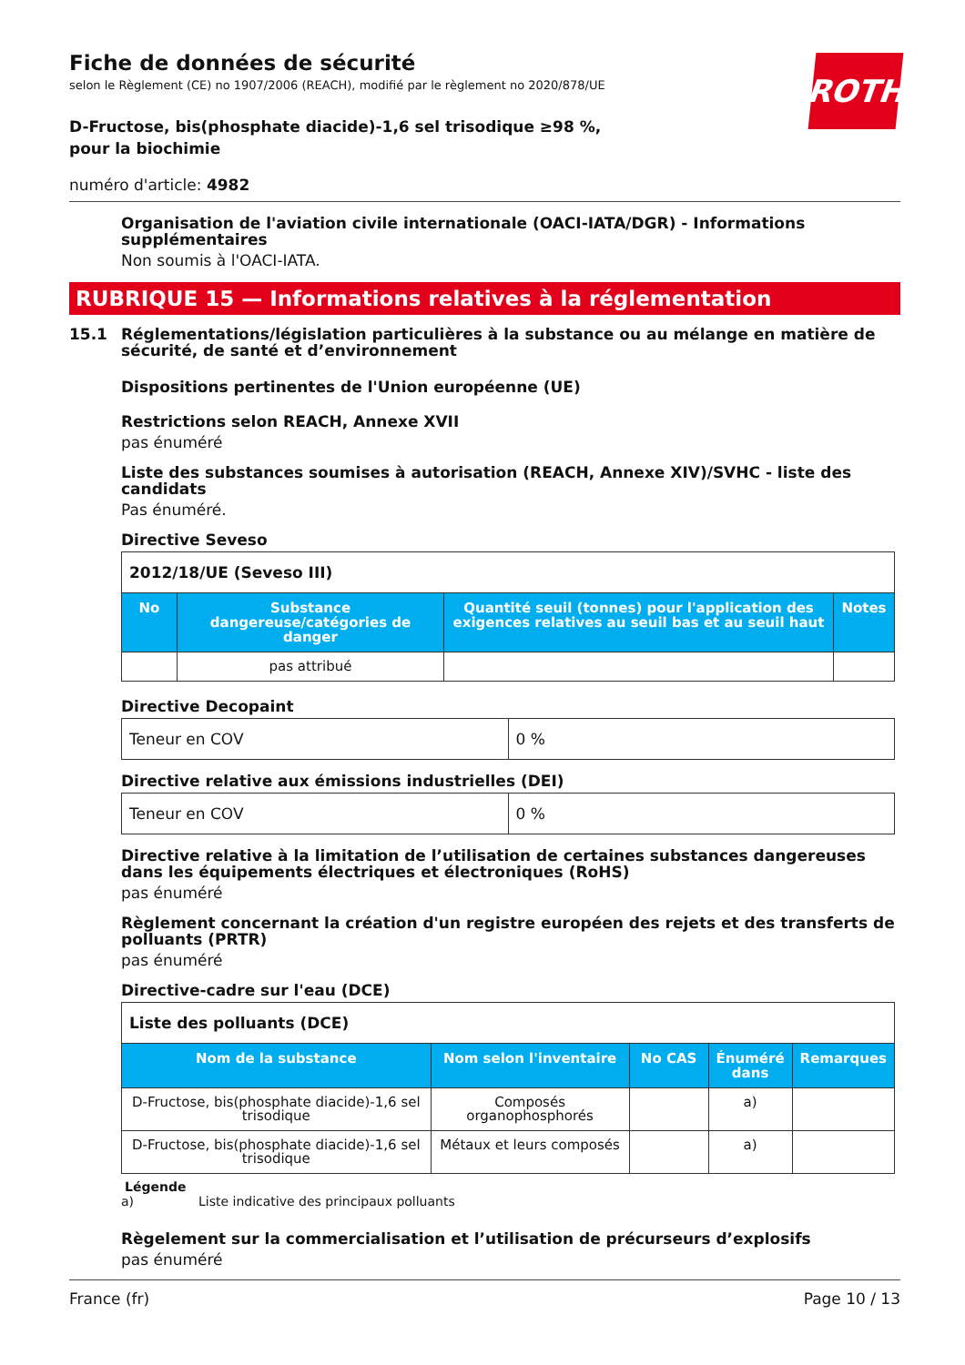Fiche de données de sécurité
selon le Règlement (CE) no 1907/2006 (REACH), modifié par le règlement no 2020/878/UE
ROTH
D-Fructose, bis(phosphate diacide)-1,6 sel trisodique ≥98 %, pour la biochimie
numéro d'article: 4982
Organisation de l'aviation civile internationale (OACI-IATA/DGR) - Informations supplémentaires
Non soumis à l'OACI-IATA.
RUBRIQUE 15 — Informations relatives à la réglementation
15.1 Réglementations/législation particulières à la substance ou au mélange en matière de sécurité, de santé et d’environnement
Dispositions pertinentes de l'Union européenne (UE)
Restrictions selon REACH, Annexe XVII
pas énuméré
Liste des substances soumises à autorisation (REACH, Annexe XIV)/SVHC - liste des candidats
Pas énuméré.
Directive Seveso
| 2012/18/UE (Seveso III) | | | |
| No | Substance dangereuse/catégories de danger | Quantité seuil (tonnes) pour l'application des exigences relatives au seuil bas et au seuil haut | Notes |
| | pas attribué | | |
Directive Decopaint
| Teneur en COV | 0 % |
Directive relative aux émissions industrielles (DEI)
| Teneur en COV | 0 % |
Directive relative à la limitation de l’utilisation de certaines substances dangereuses dans les équipements électriques et électroniques (RoHS)
pas énuméré
Règlement concernant la création d'un registre européen des rejets et des transferts de polluants (PRTR)
pas énuméré
Directive-cadre sur l'eau (DCE)
| Liste des polluants (DCE) | | | | |
| Nom de la substance | Nom selon l'inventaire | No CAS | Énuméré dans | Remarques |
| D-Fructose, bis(phosphate di­acide)-1,6 sel trisodique | Composés organophosphorés | | a) | |
| D-Fructose, bis(phosphate di­acide)-1,6 sel trisodique | Métaux et leurs composés | | a) | |
Légende
a) Liste indicative des principaux polluants
Règelement sur la commercialisation et l’utilisation de précurseurs d’explosifs
pas énuméré
France (fr) Page 10 / 13